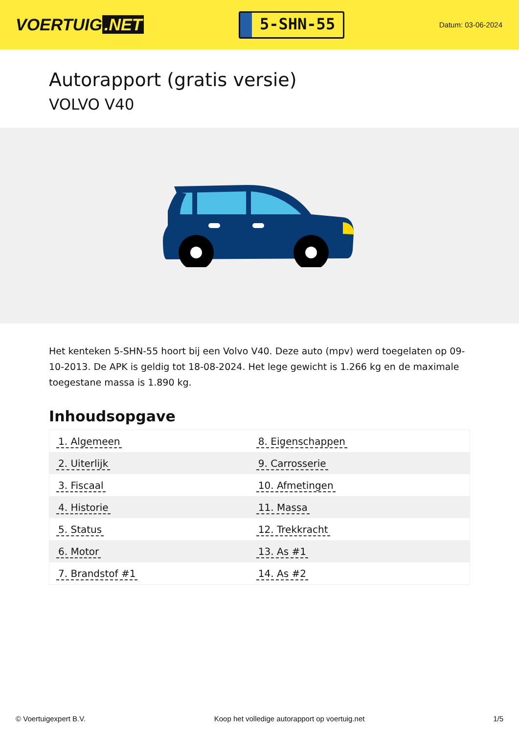VOERTUIG.NET
5-SHN-55
Datum: 03-06-2024
Autorapport (gratis versie)
VOLVO V40
Het kenteken 5-SHN-55 hoort bij een Volvo V40. Deze auto (mpv) werd toegelaten op 09-10-2013. De APK is geldig tot 18-08-2024. Het lege gewicht is 1.266 kg en de maximale toegestane massa is 1.890 kg.
Inhoudsopgave
| 1. Algemeen | 8. Eigenschappen |
| 2. Uiterlijk | 9. Carrosserie |
| 3. Fiscaal | 10. Afmetingen |
| 4. Historie | 11. Massa |
| 5. Status | 12. Trekkracht |
| 6. Motor | 13. As #1 |
| 7. Brandstof #1 | 14. As #2 |
© Voertuigexpert B.V. Koop het volledige autorapport op voertuig.net 1/5